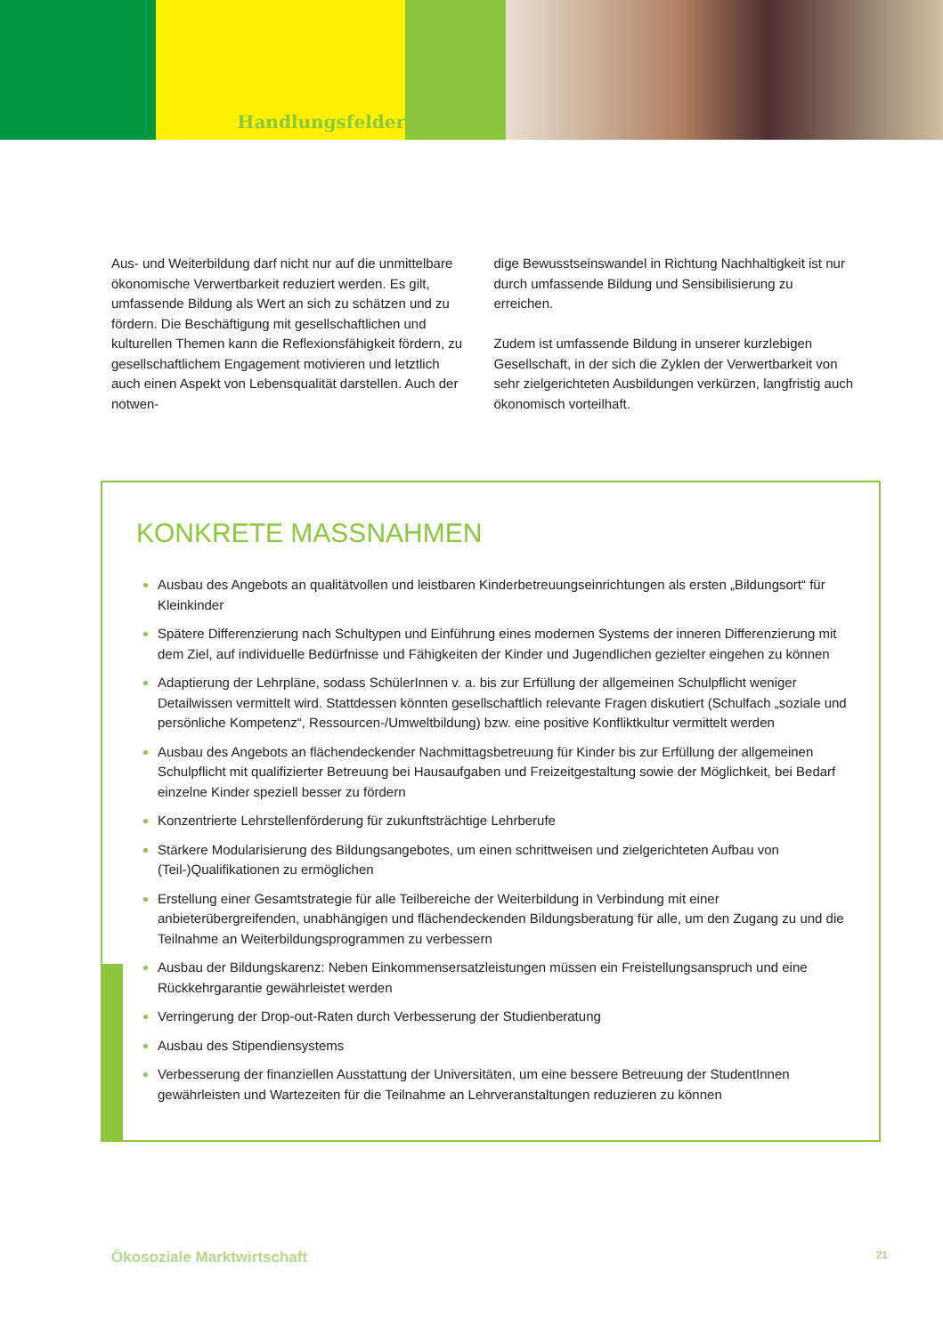Handlungsfelder
Aus- und Weiterbildung darf nicht nur auf die unmittelbare ökonomische Verwertbarkeit reduziert werden. Es gilt, umfassende Bildung als Wert an sich zu schätzen und zu fördern. Die Beschäftigung mit gesellschaftlichen und kulturellen Themen kann die Reflexionsfähigkeit fördern, zu gesellschaftlichem Engagement motivieren und letztlich auch einen Aspekt von Lebensqualität darstellen. Auch der notwen-
dige Bewusstseinswandel in Richtung Nachhaltigkeit ist nur durch umfassende Bildung und Sensibilisierung zu erreichen.
Zudem ist umfassende Bildung in unserer kurzlebigen Gesellschaft, in der sich die Zyklen der Verwertbarkeit von sehr zielgerichteten Ausbildungen verkürzen, langfristig auch ökonomisch vorteilhaft.
KONKRETE MASSNAHMEN
Ausbau des Angebots an qualitätvollen und leistbaren Kinderbetreuungseinrichtungen als ersten „Bildungsort“ für Kleinkinder
Spätere Differenzierung nach Schultypen und Einführung eines modernen Systems der inneren Differenzierung mit dem Ziel, auf individuelle Bedürfnisse und Fähigkeiten der Kinder und Jugendlichen gezielter eingehen zu können
Adaptierung der Lehrpläne, sodass SchülerInnen v. a. bis zur Erfüllung der allgemeinen Schulpflicht weniger Detailwissen vermittelt wird. Stattdessen könnten gesellschaftlich relevante Fragen diskutiert (Schulfach „soziale und persönliche Kompetenz“, Ressourcen-/Umweltbildung) bzw. eine positive Konfliktkultur vermittelt werden
Ausbau des Angebots an flächendeckender Nachmittagsbetreuung für Kinder bis zur Erfüllung der allgemeinen Schulpflicht mit qualifizierter Betreuung bei Hausaufgaben und Freizeitgestaltung sowie der Möglichkeit, bei Bedarf einzelne Kinder speziell besser zu fördern
Konzentrierte Lehrstellenförderung für zukunftsträchtige Lehrberufe
Stärkere Modularisierung des Bildungsangebotes, um einen schrittweisen und zielgerichteten Aufbau von (Teil-)Qualifikationen zu ermöglichen
Erstellung einer Gesamtstrategie für alle Teilbereiche der Weiterbildung in Verbindung mit einer anbieterübergreifenden, unabhängigen und flächendeckenden Bildungsberatung für alle, um den Zugang zu und die Teilnahme an Weiterbildungsprogrammen zu verbessern
Ausbau der Bildungskarenz: Neben Einkommensersatzleistungen müssen ein Freistellungsanspruch und eine Rückkehrgarantie gewährleistet werden
Verringerung der Drop-out-Raten durch Verbesserung der Studienberatung
Ausbau des Stipendiensystems
Verbesserung der finanziellen Ausstattung der Universitäten, um eine bessere Betreuung der StudentInnen gewährleisten und Wartezeiten für die Teilnahme an Lehrveranstaltungen reduzieren zu können
Ökosoziale Marktwirtschaft 21